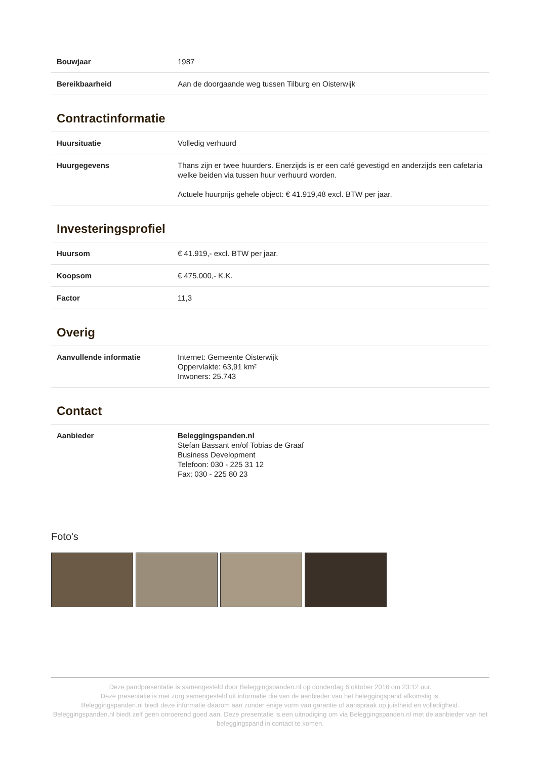| Bouwjaar | 1987 |
| Bereikbaarheid | Aan de doorgaande weg tussen Tilburg en Oisterwijk |
Contractinformatie
| Huursituatie | Volledig verhuurd |
| Huurgegevens | Thans zijn er twee huurders. Enerzijds is er een café gevestigd en anderzijds een cafetaria welke beiden via tussen huur verhuurd worden. Actuele huurprijs gehele object: € 41.919,48 excl. BTW per jaar. |
Investeringsprofiel
| Huursom | € 41.919,- excl. BTW per jaar. |
| Koopsom | € 475.000,- K.K. |
| Factor | 11,3 |
Overig
| Aanvullende informatie | Internet: Gemeente Oisterwijk Oppervlakte: 63,91 km² Inwoners: 25.743 |
Contact
| Aanbieder | Beleggingspanden.nl Stefan Bassant en/of Tobias de Graaf Business Development Telefoon: 030 - 225 31 12 Fax: 030 - 225 80 23 |
Foto's
Deze pandpresentatie is samengesteld door Beleggingspanden.nl op donderdag 6 oktober 2016 om 23:12 uur.
Deze presentatie is met zorg samengesteld uit informatie die van de aanbieder van het beleggingspand afkomstig is.
Beleggingspanden.nl biedt deze informatie daarom aan zonder enige vorm van garantie of aanspraak op juistheid en volledigheid.
Beleggingspanden.nl biedt zelf geen onroerend goed aan. Deze presentatie is een uitnodiging om via Beleggingspanden.nl met de aanbieder van het beleggingspand in contact te komen.